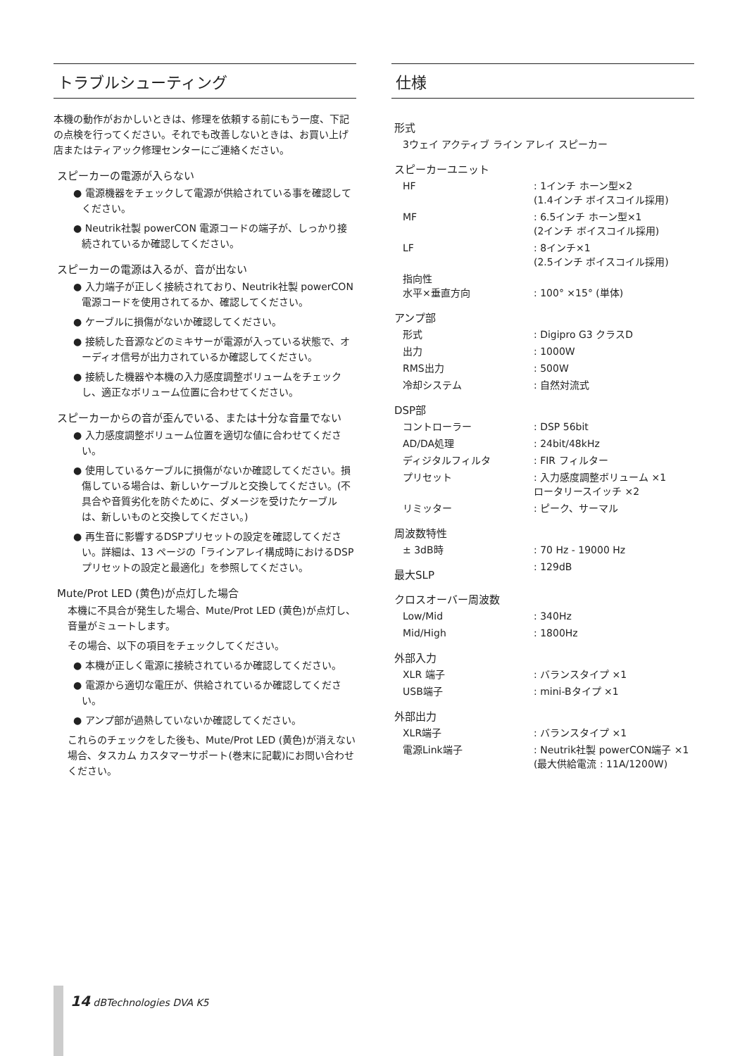トラブルシューティング
本機の動作がおかしいときは、修理を依頼する前にもう一度、下記の点検を行ってください。それでも改善しないときは、お買い上げ店またはティアック修理センターにご連絡ください。
スピーカーの電源が入らない
● 電源機器をチェックして電源が供給されている事を確認してください。
● Neutrik社製 powerCON 電源コードの端子が、しっかり接続されているか確認してください。
スピーカーの電源は入るが、音が出ない
● 入力端子が正しく接続されており、Neutrik社製 powerCON電源コードを使用されてるか、確認してください。
● ケーブルに損傷がないか確認してください。
● 接続した音源などのミキサーが電源が入っている状態で、オーディオ信号が出力されているか確認してください。
● 接続した機器や本機の入力感度調整ボリュームをチェックし、適正なボリューム位置に合わせてください。
スピーカーからの音が歪んでいる、または十分な音量でない
● 入力感度調整ボリューム位置を適切な値に合わせてください。
● 使用しているケーブルに損傷がないか確認してください。損傷している場合は、新しいケーブルと交換してください。(不具合や音質劣化を防ぐために、ダメージを受けたケーブルは、新しいものと交換してください。)
● 再生音に影響するDSPプリセットの設定を確認してください。詳細は、13 ページの「ラインアレイ構成時におけるDSPプリセットの設定と最適化」を参照してください。
Mute/Prot LED (黄色)が点灯した場合
本機に不具合が発生した場合、Mute/Prot LED (黄色)が点灯し、音量がミュートします。
その場合、以下の項目をチェックしてください。
● 本機が正しく電源に接続されているか確認してください。
● 電源から適切な電圧が、供給されているか確認してください。
● アンプ部が過熱していないか確認してください。
これらのチェックをした後も、Mute/Prot LED (黄色)が消えない場合、タスカム カスタマーサポート(巻末に記載)にお問い合わせください。
仕様
| 形式 | |
| --- | --- |
| 3ウェイ アクティブ ライン アレイ スピーカー | |
| スピーカーユニット | |
| HF | : 1インチ ホーン型×2 (1.4インチ ボイスコイル採用) |
| MF | : 6.5インチ ホーン型×1 (2インチ ボイスコイル採用) |
| LF | : 8インチ×1 (2.5インチ ボイスコイル採用) |
| 指向性 水平×垂直方向 | : 100° ×15° (単体) |
| アンプ部 | |
| 形式 | : Digipro G3 クラスD |
| 出力 | : 1000W |
| RMS出力 | : 500W |
| 冷却システム | : 自然対流式 |
| DSP部 | |
| コントローラー | : DSP 56bit |
| AD/DA処理 | : 24bit/48kHz |
| ディジタルフィルタ | : FIR フィルター |
| プリセット | : 入力感度調整ボリューム ×1 ロータリースイッチ ×2 |
| リミッター | : ピーク、サーマル |
| 周波数特性 | |
| ± 3dB時 | : 70 Hz - 19000 Hz |
| 最大SLP | : 129dB |
| クロスオーバー周波数 | |
| Low/Mid | : 340Hz |
| Mid/High | : 1800Hz |
| 外部入力 | |
| XLR 端子 | : バランスタイプ ×1 |
| USB端子 | : mini-Bタイプ ×1 |
| 外部出力 | |
| XLR端子 | : バランスタイプ ×1 |
| 電源Link端子 | : Neutrik社製 powerCON端子 ×1 (最大供給電流 : 11A/1200W) |
14 dBTechnologies DVA K5